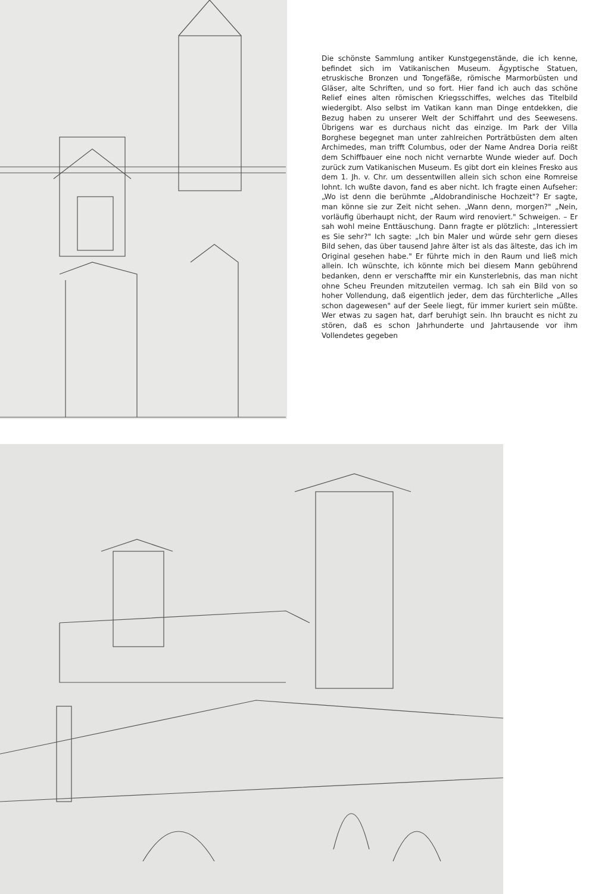Die schönste Sammlung antiker Kunstgegenstände, die ich kenne, befindet sich im Vatikanischen Museum. Ägyptische Statuen, etruskische Bronzen und Tongefäße, römische Marmorbüsten und Gläser, alte Schriften, und so fort. Hier fand ich auch das schöne Relief eines alten römischen Kriegsschiffes, welches das Titelbild wiedergibt. Also selbst im Vatikan kann man Dinge entdekken, die Bezug haben zu unserer Welt der Schiffahrt und des Seewesens. Übrigens war es durchaus nicht das einzige. Im Park der Villa Borghese begegnet man unter zahlreichen Porträtbüsten dem alten Archimedes, man trifft Columbus, oder der Name Andrea Doria reißt dem Schiffbauer eine noch nicht vernarbte Wunde wieder auf. Doch zurück zum Vatikanischen Museum. Es gibt dort ein kleines Fresko aus dem 1. Jh. v. Chr. um dessentwillen allein sich schon eine Romreise lohnt. Ich wußte davon, fand es aber nicht. Ich fragte einen Aufseher: „Wo ist denn die berühmte „Aldobrandinische Hochzeit"? Er sagte, man könne sie zur Zeit nicht sehen. „Wann denn, morgen?" „Nein, vorläufig überhaupt nicht, der Raum wird renoviert." Schweigen. – Er sah wohl meine Enttäuschung. Dann fragte er plötzlich: „Interessiert es Sie sehr?" Ich sagte: „Ich bin Maler und würde sehr gern dieses Bild sehen, das über tausend Jahre älter ist als das älteste, das ich im Original gesehen habe." Er führte mich in den Raum und ließ mich allein. Ich wünschte, ich könnte mich bei diesem Mann gebührend bedanken, denn er verschaffte mir ein Kunsterlebnis, das man nicht ohne Scheu Freunden mitzuteilen vermag. Ich sah ein Bild von so hoher Vollendung, daß eigentlich jeder, dem das fürchterliche „Alles schon dagewesen" auf der Seele liegt, für immer kuriert sein müßte. Wer etwas zu sagen hat, darf beruhigt sein. Ihn braucht es nicht zu stören, daß es schon Jahrhunderte und Jahrtausende vor ihm Vollendetes gegeben